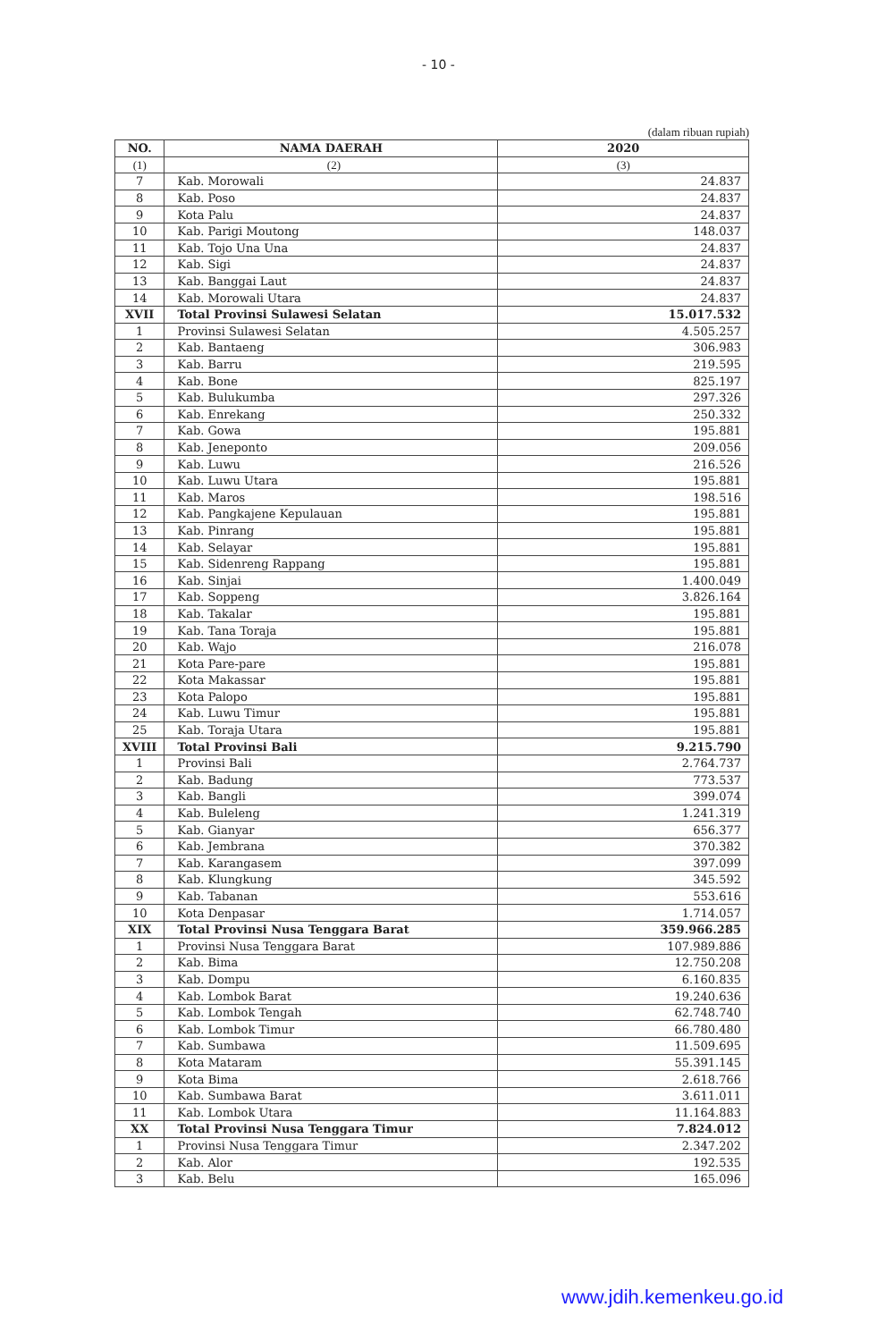- 10 -
(dalam ribuan rupiah)
| NO. | NAMA DAERAH | 2020 |
| --- | --- | --- |
| (1) | (2) | (3) |
| 7 | Kab. Morowali | 24.837 |
| 8 | Kab. Poso | 24.837 |
| 9 | Kota Palu | 24.837 |
| 10 | Kab. Parigi Moutong | 148.037 |
| 11 | Kab. Tojo Una Una | 24.837 |
| 12 | Kab. Sigi | 24.837 |
| 13 | Kab. Banggai Laut | 24.837 |
| 14 | Kab. Morowali Utara | 24.837 |
| XVII | Total Provinsi Sulawesi Selatan | 15.017.532 |
| 1 | Provinsi Sulawesi Selatan | 4.505.257 |
| 2 | Kab. Bantaeng | 306.983 |
| 3 | Kab. Barru | 219.595 |
| 4 | Kab. Bone | 825.197 |
| 5 | Kab. Bulukumba | 297.326 |
| 6 | Kab. Enrekang | 250.332 |
| 7 | Kab. Gowa | 195.881 |
| 8 | Kab. Jeneponto | 209.056 |
| 9 | Kab. Luwu | 216.526 |
| 10 | Kab. Luwu Utara | 195.881 |
| 11 | Kab. Maros | 198.516 |
| 12 | Kab. Pangkajene Kepulauan | 195.881 |
| 13 | Kab. Pinrang | 195.881 |
| 14 | Kab. Selayar | 195.881 |
| 15 | Kab. Sidenreng Rappang | 195.881 |
| 16 | Kab. Sinjai | 1.400.049 |
| 17 | Kab. Soppeng | 3.826.164 |
| 18 | Kab. Takalar | 195.881 |
| 19 | Kab. Tana Toraja | 195.881 |
| 20 | Kab. Wajo | 216.078 |
| 21 | Kota Pare-pare | 195.881 |
| 22 | Kota Makassar | 195.881 |
| 23 | Kota Palopo | 195.881 |
| 24 | Kab. Luwu Timur | 195.881 |
| 25 | Kab. Toraja Utara | 195.881 |
| XVIII | Total Provinsi Bali | 9.215.790 |
| 1 | Provinsi Bali | 2.764.737 |
| 2 | Kab. Badung | 773.537 |
| 3 | Kab. Bangli | 399.074 |
| 4 | Kab. Buleleng | 1.241.319 |
| 5 | Kab. Gianyar | 656.377 |
| 6 | Kab. Jembrana | 370.382 |
| 7 | Kab. Karangasem | 397.099 |
| 8 | Kab. Klungkung | 345.592 |
| 9 | Kab. Tabanan | 553.616 |
| 10 | Kota Denpasar | 1.714.057 |
| XIX | Total Provinsi Nusa Tenggara Barat | 359.966.285 |
| 1 | Provinsi Nusa Tenggara Barat | 107.989.886 |
| 2 | Kab. Bima | 12.750.208 |
| 3 | Kab. Dompu | 6.160.835 |
| 4 | Kab. Lombok Barat | 19.240.636 |
| 5 | Kab. Lombok Tengah | 62.748.740 |
| 6 | Kab. Lombok Timur | 66.780.480 |
| 7 | Kab. Sumbawa | 11.509.695 |
| 8 | Kota Mataram | 55.391.145 |
| 9 | Kota Bima | 2.618.766 |
| 10 | Kab. Sumbawa Barat | 3.611.011 |
| 11 | Kab. Lombok Utara | 11.164.883 |
| XX | Total Provinsi Nusa Tenggara Timur | 7.824.012 |
| 1 | Provinsi Nusa Tenggara Timur | 2.347.202 |
| 2 | Kab. Alor | 192.535 |
| 3 | Kab. Belu | 165.096 |
www.jdih.kemenkeu.go.id